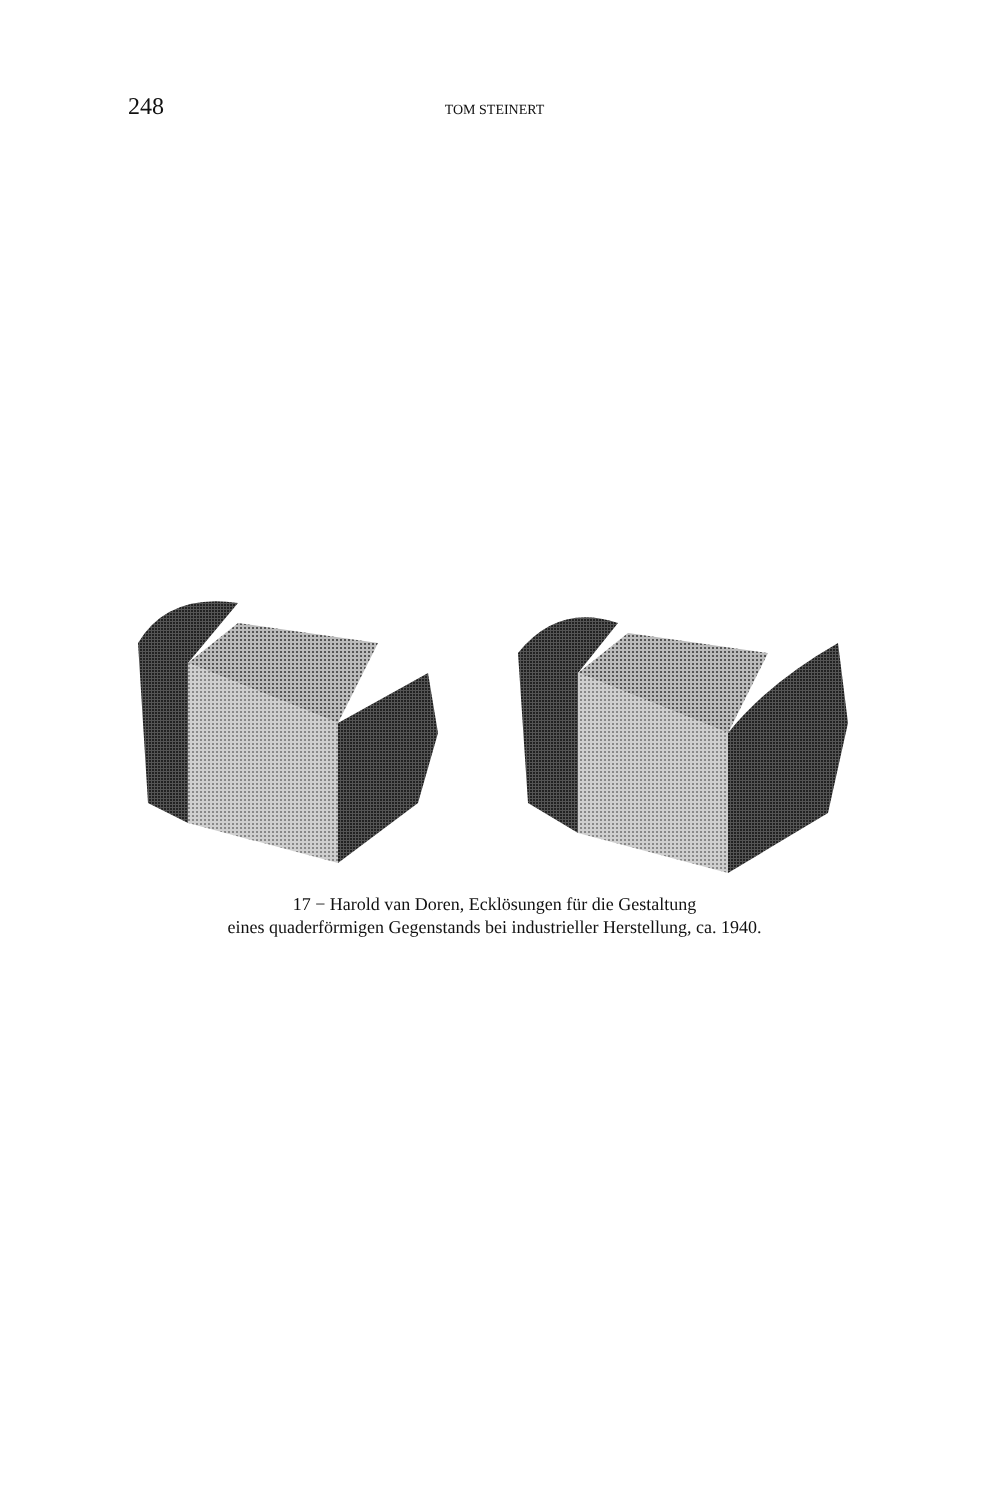248 TOM STEINERT
17 − Harold van Doren, Ecklösungen für die Gestaltung
eines quaderförmigen Gegenstands bei industrieller Herstellung, ca. 1940.